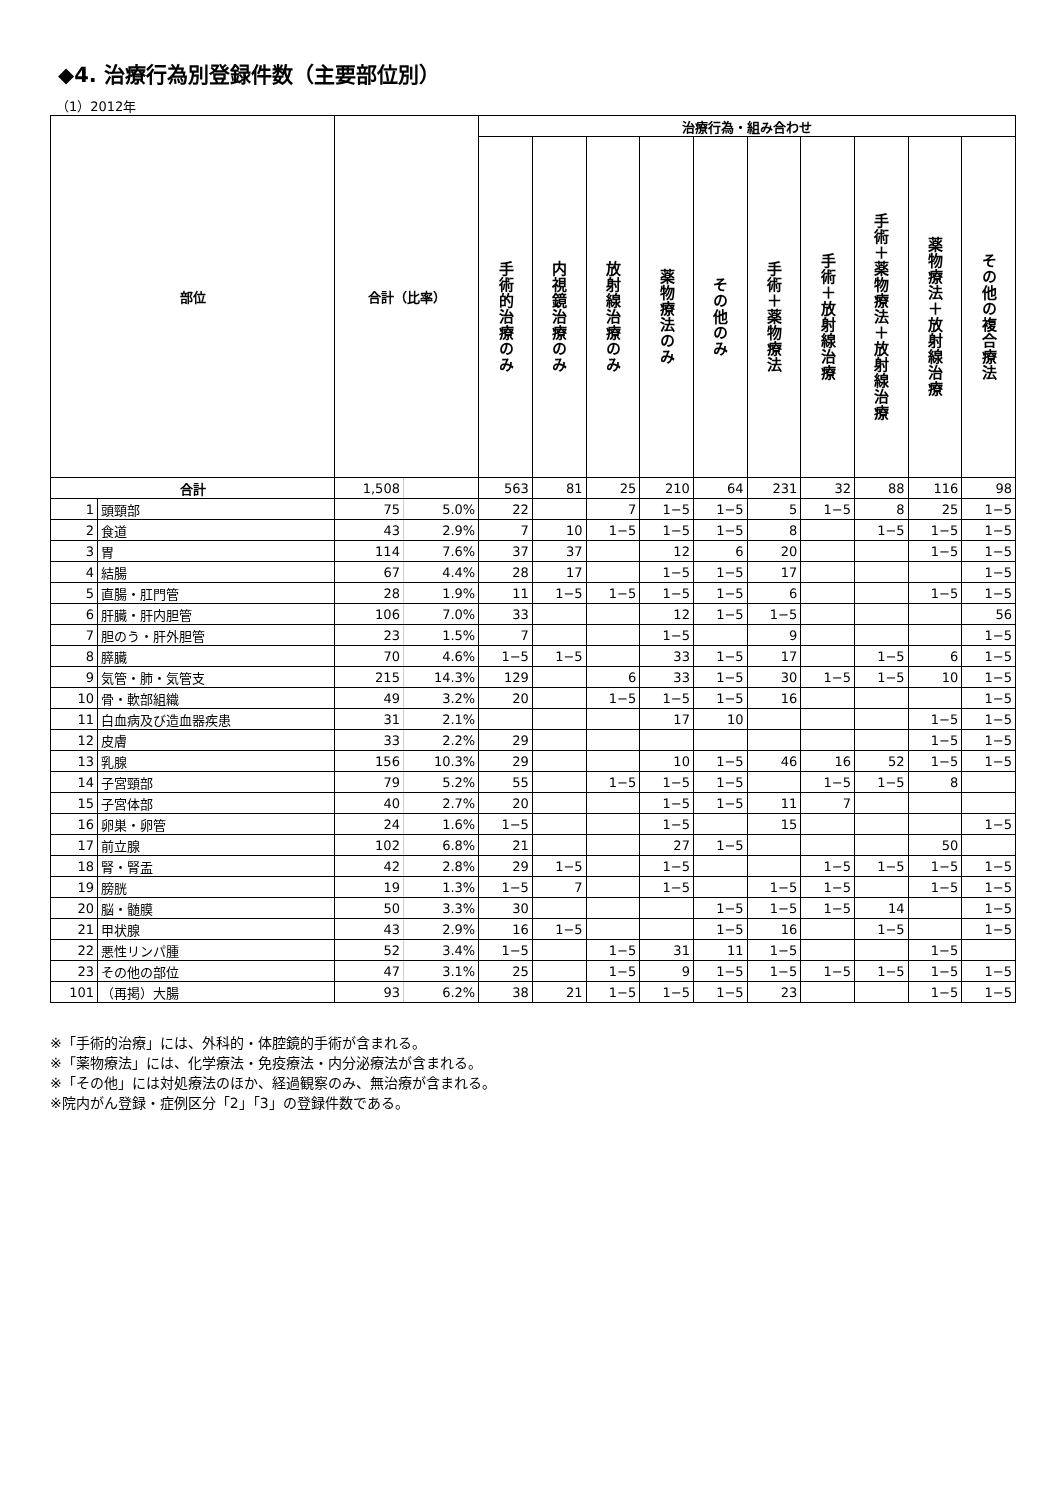◆4. 治療行為別登録件数（主要部位別）
（1）2012年
| 部位 | | 合計（比率） | | 治療行為・組み合わせ | | | | | | | | | |
| --- | --- | --- | --- | --- | --- | --- | --- | --- | --- | --- | --- | --- | --- |
| | | | | 手術的治療のみ | 内視鏡治療のみ | 放射線治療のみ | 薬物療法のみ | その他のみ | 手術＋薬物療法 | 手術＋放射線治療 | 手術＋薬物療法＋放射線治療 | 薬物療法＋放射線治療 | その他の複合療法 |
| 合計 | | 1,508 | | 563 | 81 | 25 | 210 | 64 | 231 | 32 | 88 | 116 | 98 |
| 1 | 頭頸部 | 75 | 5.0% | 22 | | 7 | 1−5 | 1−5 | 5 | 1−5 | 8 | 25 | 1−5 |
| 2 | 食道 | 43 | 2.9% | 7 | 10 | 1−5 | 1−5 | 1−5 | 8 | | 1−5 | 1−5 | 1−5 |
| 3 | 胃 | 114 | 7.6% | 37 | 37 | | 12 | 6 | 20 | | | 1−5 | 1−5 |
| 4 | 結腸 | 67 | 4.4% | 28 | 17 | | 1−5 | 1−5 | 17 | | | | 1−5 |
| 5 | 直腸・肛門管 | 28 | 1.9% | 11 | 1−5 | 1−5 | 1−5 | 1−5 | 6 | | | 1−5 | 1−5 |
| 6 | 肝臓・肝内胆管 | 106 | 7.0% | 33 | | | 12 | 1−5 | 1−5 | | | | 56 |
| 7 | 胆のう・肝外胆管 | 23 | 1.5% | 7 | | | 1−5 | | 9 | | | | 1−5 |
| 8 | 膵臓 | 70 | 4.6% | 1−5 | 1−5 | | 33 | 1−5 | 17 | | 1−5 | 6 | 1−5 |
| 9 | 気管・肺・気管支 | 215 | 14.3% | 129 | | 6 | 33 | 1−5 | 30 | 1−5 | 1−5 | 10 | 1−5 |
| 10 | 骨・軟部組織 | 49 | 3.2% | 20 | | 1−5 | 1−5 | 1−5 | 16 | | | | 1−5 |
| 11 | 白血病及び造血器疾患 | 31 | 2.1% | | | | 17 | 10 | | | | 1−5 | 1−5 |
| 12 | 皮膚 | 33 | 2.2% | 29 | | | | | | | | 1−5 | 1−5 |
| 13 | 乳腺 | 156 | 10.3% | 29 | | | 10 | 1−5 | 46 | 16 | 52 | 1−5 | 1−5 |
| 14 | 子宮頸部 | 79 | 5.2% | 55 | | 1−5 | 1−5 | 1−5 | | 1−5 | 1−5 | 8 | |
| 15 | 子宮体部 | 40 | 2.7% | 20 | | | 1−5 | 1−5 | 11 | 7 | | | |
| 16 | 卵巣・卵管 | 24 | 1.6% | 1−5 | | | 1−5 | | 15 | | | | 1−5 |
| 17 | 前立腺 | 102 | 6.8% | 21 | | | 27 | 1−5 | | | | 50 | |
| 18 | 腎・腎盂 | 42 | 2.8% | 29 | 1−5 | | 1−5 | | | 1−5 | 1−5 | 1−5 | 1−5 |
| 19 | 膀胱 | 19 | 1.3% | 1−5 | 7 | | 1−5 | | 1−5 | 1−5 | | 1−5 | 1−5 |
| 20 | 脳・髄膜 | 50 | 3.3% | 30 | | | | 1−5 | 1−5 | 1−5 | 14 | | 1−5 |
| 21 | 甲状腺 | 43 | 2.9% | 16 | 1−5 | | | 1−5 | 16 | | 1−5 | | 1−5 |
| 22 | 悪性リンパ腫 | 52 | 3.4% | 1−5 | | 1−5 | 31 | 11 | 1−5 | | | 1−5 | |
| 23 | その他の部位 | 47 | 3.1% | 25 | | 1−5 | 9 | 1−5 | 1−5 | 1−5 | 1−5 | 1−5 | 1−5 |
| 101 | （再掲）大腸 | 93 | 6.2% | 38 | 21 | 1−5 | 1−5 | 1−5 | 23 | | | 1−5 | 1−5 |
※「手術的治療」には、外科的・体腔鏡的手術が含まれる。
※「薬物療法」には、化学療法・免疫療法・内分泌療法が含まれる。
※「その他」には対処療法のほか、経過観察のみ、無治療が含まれる。
※院内がん登録・症例区分「2」「3」の登録件数である。